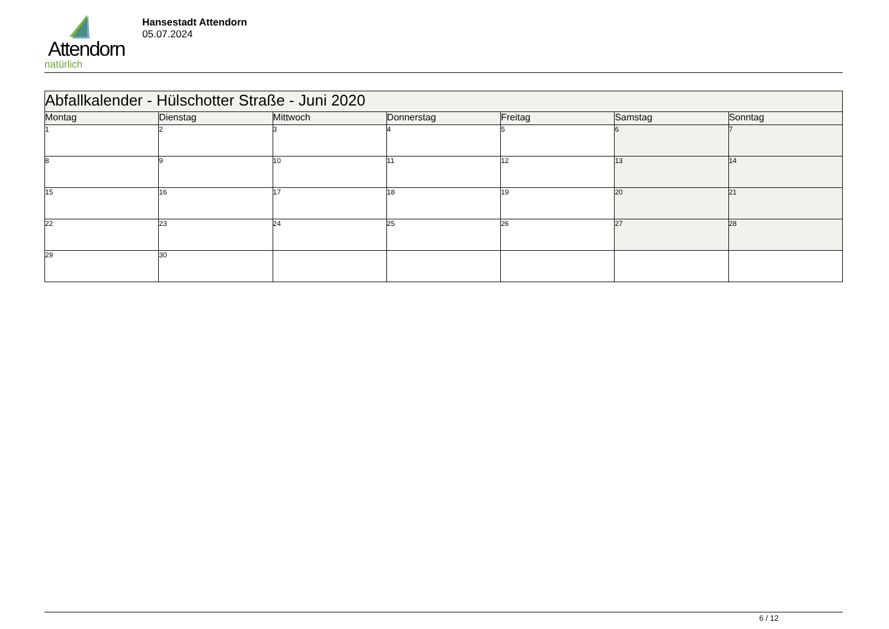Attendorn
natürlich
Hansestadt Attendorn
05.07.2024
| Abfallkalender - Hülschotter Straße - Juni 2020 | | | | | | |
| Montag | Dienstag | Mittwoch | Donnerstag | Freitag | Samstag | Sonntag |
| 1 | 2 | 3 | 4 | 5 | 6 | 7 |
| 8 | 9 | 10 | 11 | 12 | 13 | 14 |
| 15 | 16 | 17 | 18 | 19 | 20 | 21 |
| 22 | 23 | 24 | 25 | 26 | 27 | 28 |
| 29 | 30 | | | | | |
6 / 12